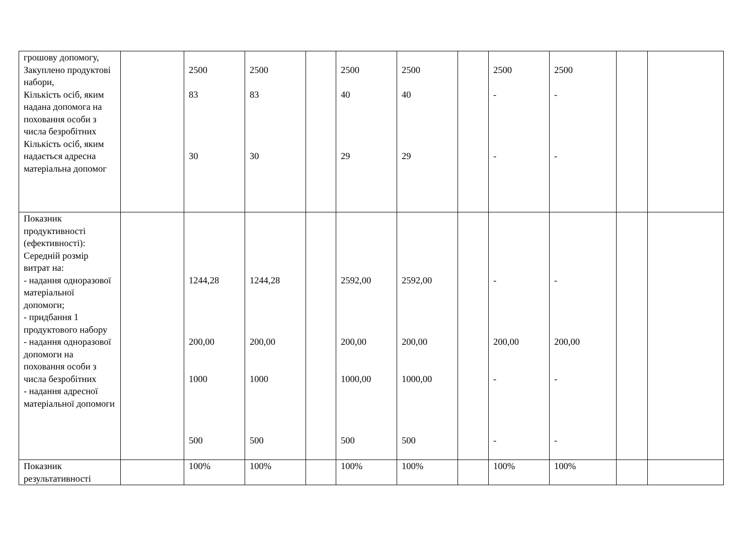| грошову допомогу, Закуплено продуктові набори, Кількість осіб, яким надана допомога на поховання особи з числа безробітних Кількість осіб, яким надається адресна матеріальна допомог | | 2500 83 30 | 2500 83 30 | | 2500 40 29 | 2500 40 29 | | 2500 - - | 2500 - - | | |
| Показник продуктивності (ефективності): Середній розмір витрат на: - надання одноразової матеріальної допомоги; - придбання 1 продуктового набору - надання одноразової допомоги на поховання особи з числа безробітних - надання адресної матеріальної допомоги | | 1244,28 200,00 1000 500 | 1244,28 200,00 1000 500 | | 2592,00 200,00 1000,00 500 | 2592,00 200,00 1000,00 500 | | - 200,00 - - | - 200,00 - - | | |
| Показник результативності | | 100% | 100% | | 100% | 100% | | 100% | 100% | | |